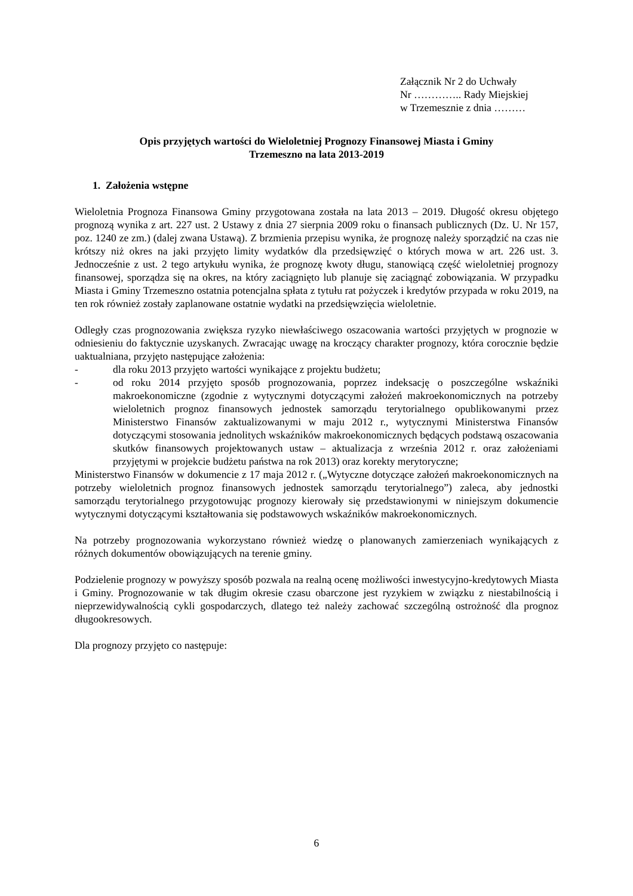Załącznik Nr 2 do Uchwały
Nr ………….. Rady Miejskiej
w Trzemesznie z dnia ………
Opis przyjętych wartości do Wieloletniej Prognozy Finansowej Miasta i Gminy
Trzemeszno na lata 2013-2019
1. Założenia wstępne
Wieloletnia Prognoza Finansowa Gminy przygotowana została na lata 2013 – 2019. Długość okresu objętego prognozą wynika z art. 227 ust. 2 Ustawy z dnia 27 sierpnia 2009 roku o finansach publicznych (Dz. U. Nr 157, poz. 1240 ze zm.) (dalej zwana Ustawą). Z brzmienia przepisu wynika, że prognozę należy sporządzić na czas nie krótszy niż okres na jaki przyjęto limity wydatków dla przedsięwzięć o których mowa w art. 226 ust. 3. Jednocześnie z ust. 2 tego artykułu wynika, że prognozę kwoty długu, stanowiącą część wieloletniej prognozy finansowej, sporządza się na okres, na który zaciągnięto lub planuje się zaciągnąć zobowiązania. W przypadku Miasta i Gminy Trzemeszno ostatnia potencjalna spłata z tytułu rat pożyczek i kredytów przypada w roku 2019, na ten rok również zostały zaplanowane ostatnie wydatki na przedsięwzięcia wieloletnie.
Odległy czas prognozowania zwiększa ryzyko niewłaściwego oszacowania wartości przyjętych w prognozie w odniesieniu do faktycznie uzyskanych. Zwracając uwagę na kroczący charakter prognozy, która corocznie będzie uaktualniana, przyjęto następujące założenia:
- dla roku 2013 przyjęto wartości wynikające z projektu budżetu;
- od roku 2014 przyjęto sposób prognozowania, poprzez indeksację o poszczególne wskaźniki makroekonomiczne (zgodnie z wytycznymi dotyczącymi założeń makroekonomicznych na potrzeby wieloletnich prognoz finansowych jednostek samorządu terytorialnego opublikowanymi przez Ministerstwo Finansów zaktualizowanymi w maju 2012 r., wytycznymi Ministerstwa Finansów dotyczącymi stosowania jednolitych wskaźników makroekonomicznych będących podstawą oszacowania skutków finansowych projektowanych ustaw – aktualizacja z września 2012 r. oraz założeniami przyjętymi w projekcie budżetu państwa na rok 2013) oraz korekty merytoryczne;
Ministerstwo Finansów w dokumencie z 17 maja 2012 r. („Wytyczne dotyczące założeń makroekonomicznych na potrzeby wieloletnich prognoz finansowych jednostek samorządu terytorialnego”) zaleca, aby jednostki samorządu terytorialnego przygotowując prognozy kierowały się przedstawionymi w niniejszym dokumencie wytycznymi dotyczącymi kształtowania się podstawowych wskaźników makroekonomicznych.
Na potrzeby prognozowania wykorzystano również wiedzę o planowanych zamierzeniach wynikających z różnych dokumentów obowiązujących na terenie gminy.
Podzielenie prognozy w powyższy sposób pozwala na realną ocenę możliwości inwestycyjno-kredytowych Miasta i Gminy. Prognozowanie w tak długim okresie czasu obarczone jest ryzykiem w związku z niestabilnością i nieprzewidywalnością cykli gospodarczych, dlatego też należy zachować szczególną ostrożność dla prognoz długookresowych.
Dla prognozy przyjęto co następuje:
6